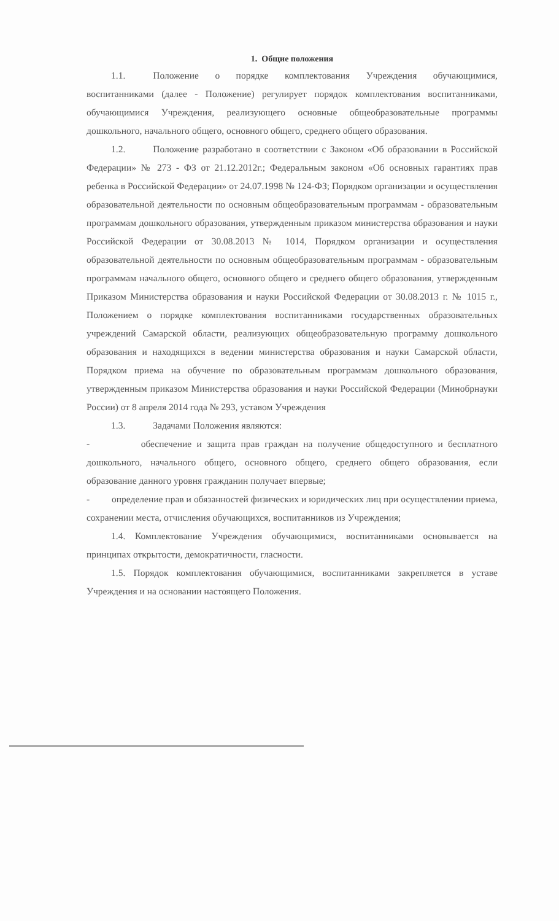1. Общие положения
1.1. Положение о порядке комплектования Учреждения обучающимися, воспитанниками (далее - Положение) регулирует порядок комплектования воспитанниками, обучающимися Учреждения, реализующего основные общеобразовательные программы дошкольного, начального общего, основного общего, среднего общего образования.
1.2. Положение разработано в соответствии с Законом «Об образовании в Российской Федерации» № 273 - ФЗ от 21.12.2012г.; Федеральным законом «Об основных гарантиях прав ребенка в Российской Федерации» от 24.07.1998 № 124-ФЗ; Порядком организации и осуществления образовательной деятельности по основным общеобразовательным программам - образовательным программам дошкольного образования, утвержденным приказом министерства образования и науки Российской Федерации от 30.08.2013 № 1014, Порядком организации и осуществления образовательной деятельности по основным общеобразовательным программам - образовательным программам начального общего, основного общего и среднего общего образования, утвержденным Приказом Министерства образования и науки Российской Федерации от 30.08.2013 г. № 1015 г., Положением о порядке комплектования воспитанниками государственных образовательных учреждений Самарской области, реализующих общеобразовательную программу дошкольного образования и находящихся в ведении министерства образования и науки Самарской области, Порядком приема на обучение по образовательным программам дошкольного образования, утвержденным приказом Министерства образования и науки Российской Федерации (Минобрнауки России) от 8 апреля 2014 года № 293, уставом Учреждения
1.3. Задачами Положения являются:
- обеспечение и защита прав граждан на получение общедоступного и бесплатного дошкольного, начального общего, основного общего, среднего общего образования, если образование данного уровня гражданин получает впервые;
- определение прав и обязанностей физических и юридических лиц при осуществлении приема, сохранении места, отчисления обучающихся, воспитанников из Учреждения;
1.4. Комплектование Учреждения обучающимися, воспитанниками основывается на принципах открытости, демократичности, гласности.
1.5. Порядок комплектования обучающимися, воспитанниками закрепляется в уставе Учреждения и на основании настоящего Положения.